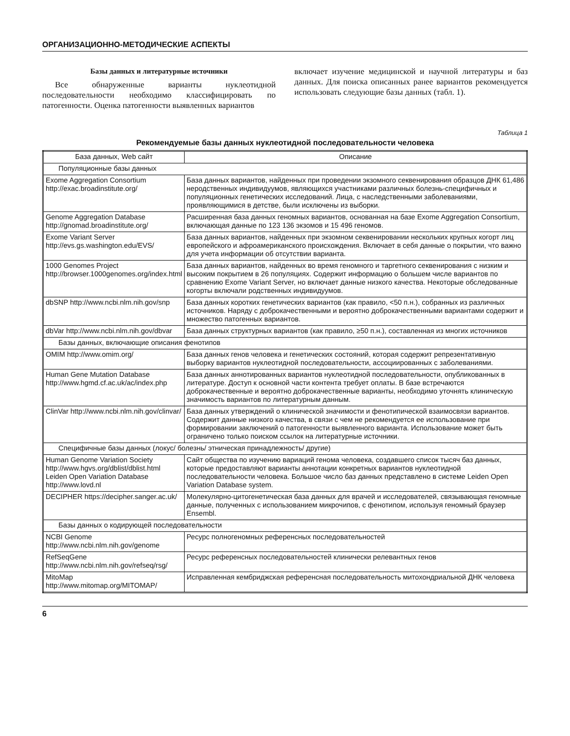ОРГАНИЗАЦИОННО-МЕТОДИЧЕСКИЕ АСПЕКТЫ
Базы данных и литературные источники
Все обнаруженные варианты нуклеотидной последовательности необходимо классифицировать по патогенности. Оценка патогенности выявленных вариантов
включает изучение медицинской и научной литературы и баз данных. Для поиска описанных ранее вариантов рекомендуется использовать следующие базы данных (табл. 1).
Таблица 1
Рекомендуемые базы данных нуклеотидной последовательности человека
| База данных, Web сайт | Описание |
| --- | --- |
| Популяционные базы данных | |
| Exome Aggregation Consortium http://exac.broadinstitute.org/ | База данных вариантов, найденных при проведении экзомного секвенирования образцов ДНК 61,486 неродственных индивидуумов, являющихся участниками различных болезнь-специфичных и популяционных генетических исследований. Лица, с наследственными заболеваниями, проявляющимися в детстве, были исключены из выборки. |
| Genome Aggregation Database http://gnomad.broadinstitute.org/ | Расширенная база данных геномных вариантов, основанная на базе Exome Aggregation Consortium, включающая данные по 123 136 экзомов и 15 496 геномов. |
| Exome Variant Server http://evs.gs.washington.edu/EVS/ | База данных вариантов, найденных при экзомном секвенировании нескольких крупных когорт лиц европейского и афроамериканского происхождения. Включает в себя данные о покрытии, что важно для учета информации об отсутствии варианта. |
| 1000 Genomes Project http://browser.1000genomes.org/index.html | База данных вариантов, найденных во время геномного и таргетного секвенирования с низким и высоким покрытием в 26 популяциях. Содержит информацию о большем числе вариантов по сравнению Exome Variant Server, но включает данные низкого качества. Некоторые обследованные когорты включали родственных индивидуумов. |
| dbSNP http://www.ncbi.nlm.nih.gov/snp | База данных коротких генетических вариантов (как правило, <50 п.н.), собранных из различных источников. Наряду с доброкачественными и вероятно доброкачественными вариантами содержит и множество патогенных вариантов. |
| dbVar http://www.ncbi.nlm.nih.gov/dbvar | База данных структурных вариантов (как правило, ≥50 п.н.), составленная из многих источников |
| Базы данных, включающие описания фенотипов | |
| OMIM http://www.omim.org/ | База данных генов человека и генетических состояний, которая содержит репрезентативную выборку вариантов нуклеотидной последовательности, ассоциированных с заболеваниями. |
| Human Gene Mutation Database http://www.hgmd.cf.ac.uk/ac/index.php | База данных аннотированных вариантов нуклеотидной последовательности, опубликованных в литературе. Доступ к основной части контента требует оплаты. В базе встречаются доброкачественные и вероятно доброкачественные варианты, необходимо уточнять клиническую значимость вариантов по литературным данным. |
| ClinVar http://www.ncbi.nlm.nih.gov/clinvar/ | База данных утверждений о клинической значимости и фенотипической взаимосвязи вариантов. Содержит данные низкого качества, в связи с чем не рекомендуется ее использование при формировании заключений о патогенности выявленного варианта. Использование может быть ограничено только поиском ссылок на литературные источники. |
| Специфичные базы данных (локус/ болезнь/ этническая принадлежность/ другие) | |
| Human Genome Variation Society http://www.hgvs.org/dblist/dblist.html Leiden Open Variation Database http://www.lovd.nl | Сайт общества по изучению вариаций генома человека, создавшего список тысяч баз данных, которые предоставляют варианты аннотации конкретных вариантов нуклеотидной последовательности человека. Большое число баз данных представлено в системе Leiden Open Variation Database system. |
| DECIPHER https://decipher.sanger.ac.uk/ | Молекулярно-цитогенетическая база данных для врачей и исследователей, связывающая геномные данные, полученных с использованием микрочипов, с фенотипом, используя геномный браузер Ensembl. |
| Базы данных о кодирующей последовательности | |
| NCBI Genome http://www.ncbi.nlm.nih.gov/genome | Ресурс полногеномных референсных последовательностей |
| RefSeqGene http://www.ncbi.nlm.nih.gov/refseq/rsg/ | Ресурс референсных последовательностей клинически релевантных генов |
| MitoMap http://www.mitomap.org/MITOMAP/ | Исправленная кембриджская референсная последовательность митохондриальной ДНК человека |
6